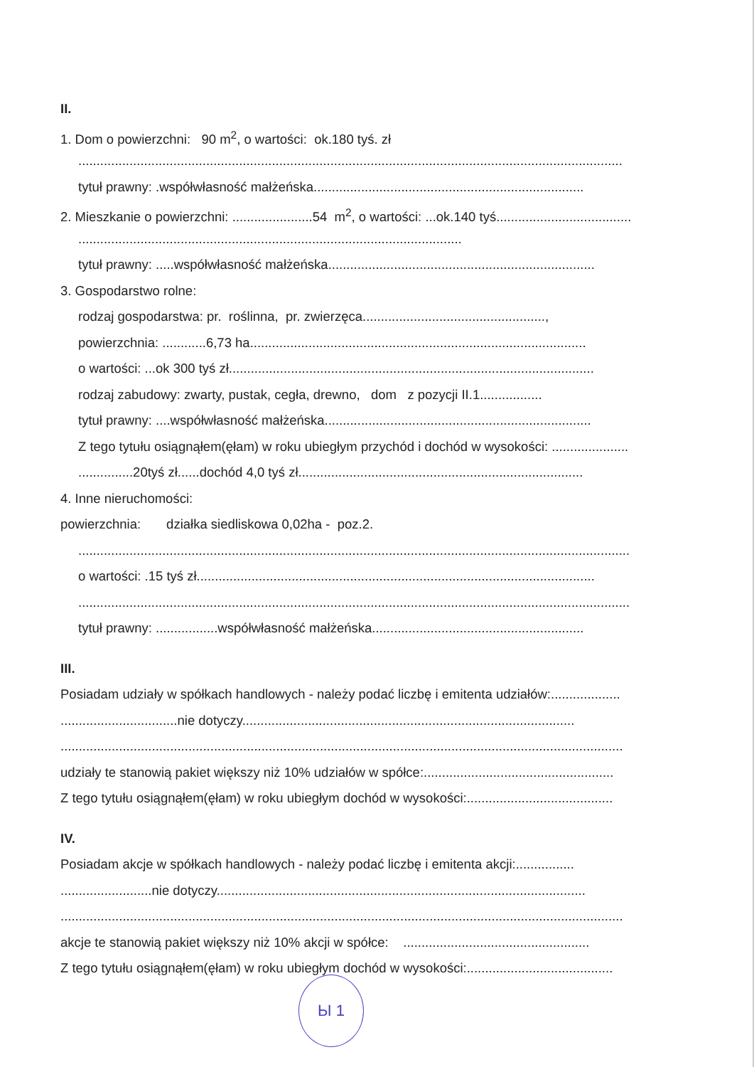II.
1. Dom o powierzchni: 90 m<sup>2</sup>, o wartości: ok.180 tyś. zł
.....................................................................................................................................................
tytuł prawny: .współwłasność małżeńska..........................................................................
2. Mieszkanie o powierzchni: ......................54 m<sup>2</sup>, o wartości: ...ok.140 tyś.....................................
.........................................................................................................
tytuł prawny: .....współwłasność małżeńska.........................................................................
3. Gospodarstwo rolne:
rodzaj gospodarstwa: pr. roślinna, pr. zwierzęca..................................................,
powierzchnia: ............6,73 ha............................................................................................
o wartości: ...ok 300 tyś zł....................................................................................................
rodzaj zabudowy: zwarty, pustak, cegła, drewno, dom z pozycji II.1.................
tytuł prawny: ....współwłasność małżeńska.........................................................................
Z tego tytułu osiągnąłem(ęłam) w roku ubiegłym przychód i dochód w wysokości: .....................
...............20tyś zł......dochód 4,0 tyś zł..............................................................................
4. Inne nieruchomości:
powierzchnia: działka siedliskowa 0,02ha - poz.2.
.......................................................................................................................................................
o wartości: .15 tyś zł.............................................................................................................
.......................................................................................................................................................
tytuł prawny: .................współwłasność małżeńska..........................................................
III.
Posiadam udziały w spółkach handlowych - należy podać liczbę i emitenta udziałów:...................
................................nie dotyczy...........................................................................................
..........................................................................................................................................................
udziały te stanowią pakiet większy niż 10% udziałów w spółce:....................................................
Z tego tytułu osiągnąłem(ęłam) w roku ubiegłym dochód w wysokości:........................................
IV.
Posiadam akcje w spółkach handlowych - należy podać liczbę i emitenta akcji:................
.........................nie dotyczy.....................................................................................................
..........................................................................................................................................................
akcje te stanowią pakiet większy niż 10% akcji w spółce: ...................................................
Z tego tytułu osiągnąłem(ęłam) w roku ubiegłym dochód w wysokości:........................................
Ы 1